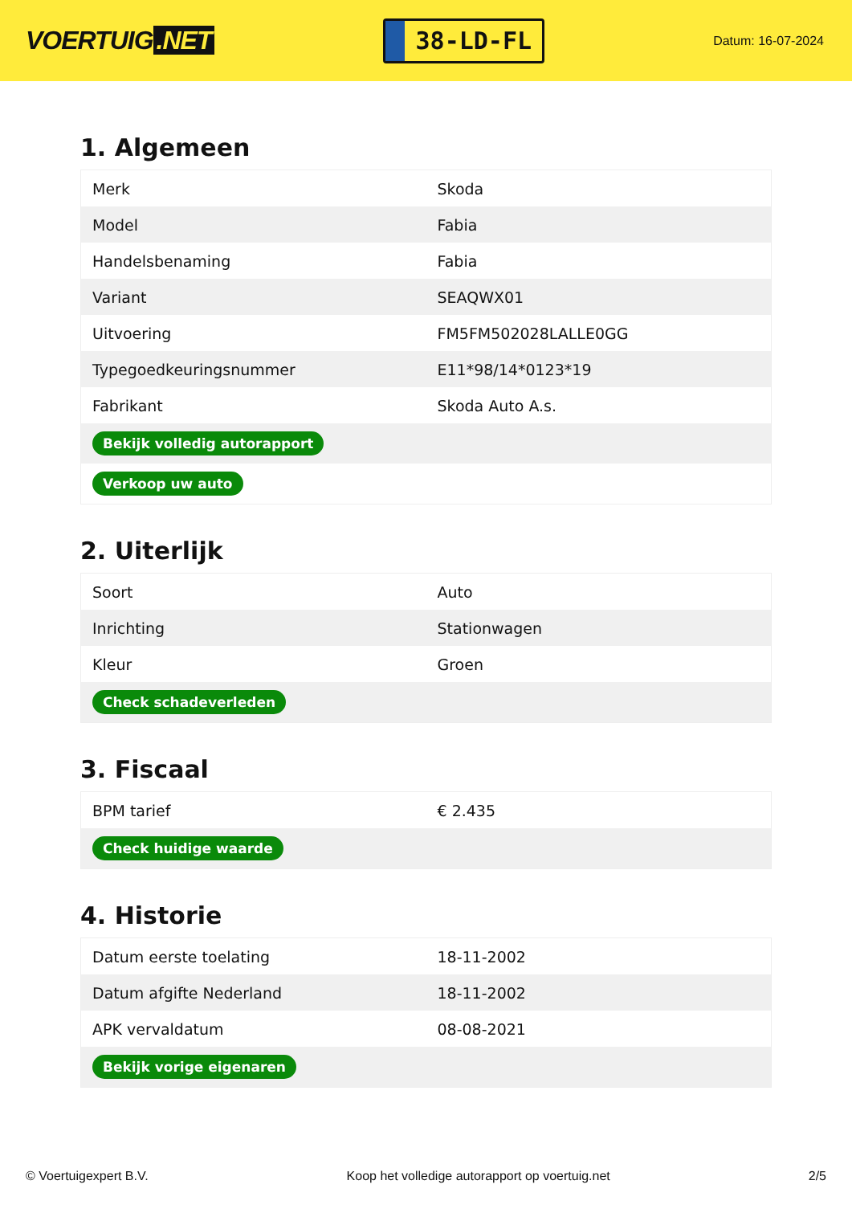VOERTUIG.NET
38-LD-FL
Datum: 16-07-2024
1. Algemeen
| Merk | Skoda |
| Model | Fabia |
| Handelsbenaming | Fabia |
| Variant | SEAQWX01 |
| Uitvoering | FM5FM502028LALLE0GG |
| Typegoedkeuringsnummer | E11*98/14*0123*19 |
| Fabrikant | Skoda Auto A.s. |
| Bekijk volledig autorapport | |
| Verkoop uw auto | |
2. Uiterlijk
| Soort | Auto |
| Inrichting | Stationwagen |
| Kleur | Groen |
| Check schadeverleden | |
3. Fiscaal
| BPM tarief | € 2.435 |
| Check huidige waarde | |
4. Historie
| Datum eerste toelating | 18-11-2002 |
| Datum afgifte Nederland | 18-11-2002 |
| APK vervaldatum | 08-08-2021 |
| Bekijk vorige eigenaren | |
© Voertuigexpert B.V. Koop het volledige autorapport op voertuig.net 2/5